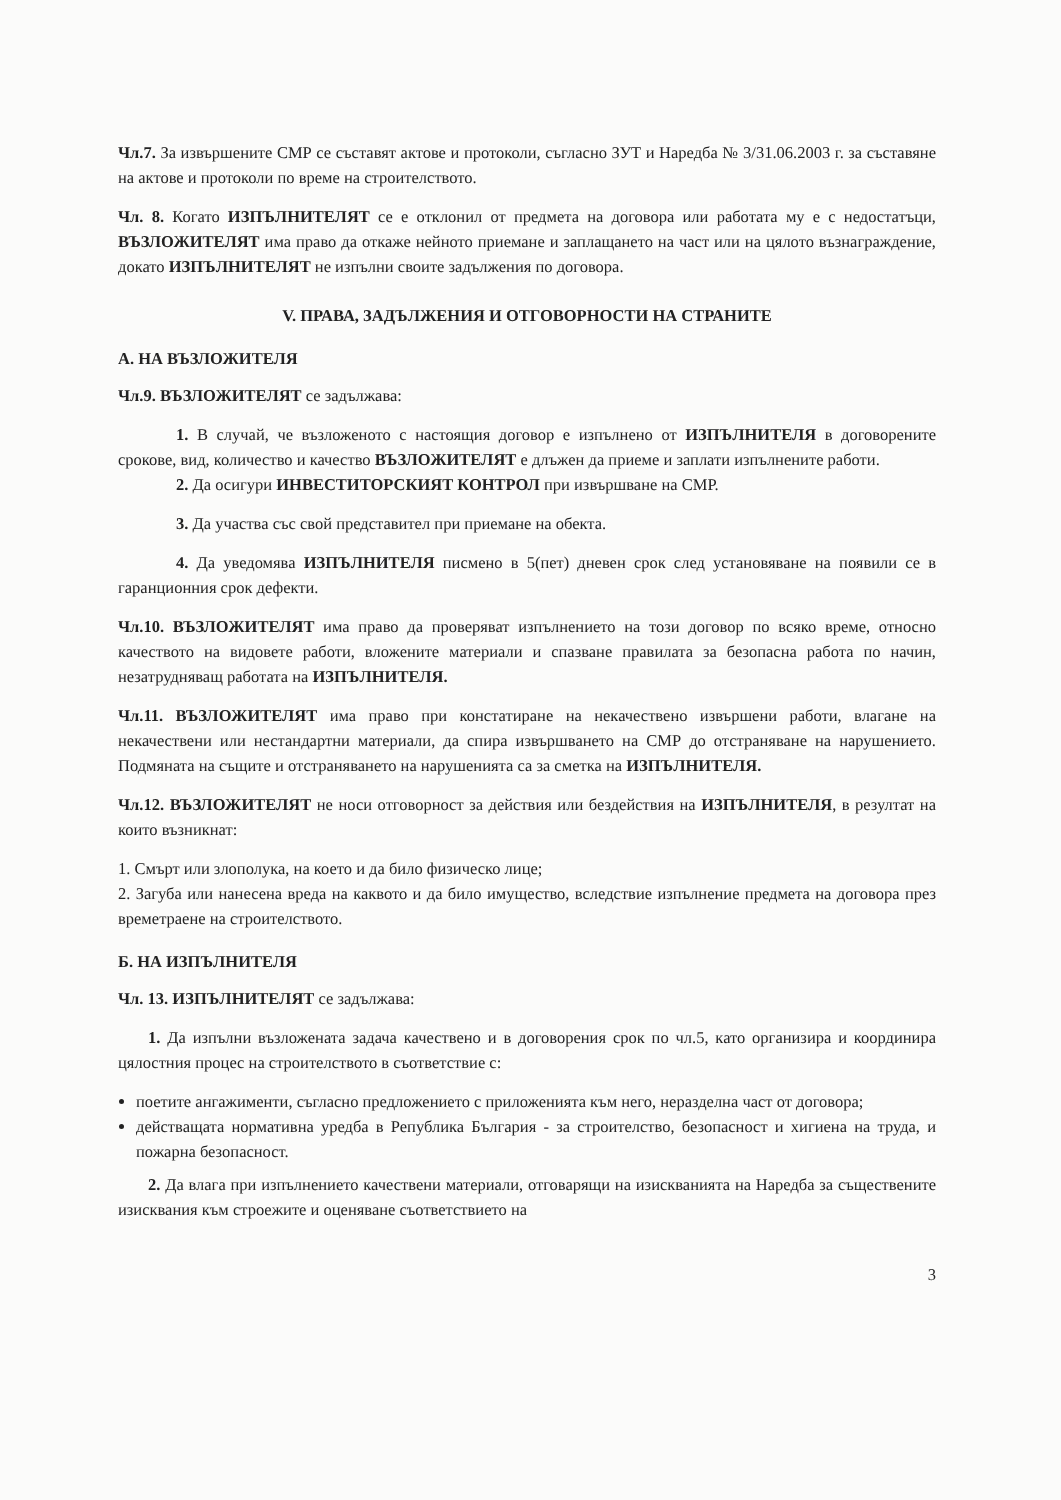Чл.7. За извършените СМР се съставят актове и протоколи, съгласно ЗУТ и Наредба № 3/31.06.2003 г. за съставяне на актове и протоколи по време на строителството.
Чл. 8. Когато ИЗПЪЛНИТЕЛЯТ се е отклонил от предмета на договора или работата му е с недостатъци, ВЪЗЛОЖИТЕЛЯТ има право да откаже нейното приемане и заплащането на част или на цялото възнаграждение, докато ИЗПЪЛНИТЕЛЯТ не изпълни своите задължения по договора.
V. ПРАВА, ЗАДЪЛЖЕНИЯ И ОТГОВОРНОСТИ НА СТРАНИТЕ
А. НА ВЪЗЛОЖИТЕЛЯ
Чл.9. ВЪЗЛОЖИТЕЛЯТ се задължава:
1. В случай, че възложеното с настоящия договор е изпълнено от ИЗПЪЛНИТЕЛЯ в договорените срокове, вид, количество и качество ВЪЗЛОЖИТЕЛЯТ е длъжен да приеме и заплати изпълнените работи.
2. Да осигури ИНВЕСТИТОРСКИЯТ КОНТРОЛ при извършване на СМР.
3. Да участва със свой представител при приемане на обекта.
4. Да уведомява ИЗПЪЛНИТЕЛЯ писмено в 5(пет) дневен срок след установяване на появили се в гаранционния срок дефекти.
Чл.10. ВЪЗЛОЖИТЕЛЯТ има право да проверяват изпълнението на този договор по всяко време, относно качеството на видовете работи, вложените материали и спазване правилата за безопасна работа по начин, незатрудняващ работата на ИЗПЪЛНИТЕЛЯ.
Чл.11. ВЪЗЛОЖИТЕЛЯТ има право при констатиране на некачествено извършени работи, влагане на некачествени или нестандартни материали, да спира извършването на СМР до отстраняване на нарушението. Подмяната на същите и отстраняването на нарушенията са за сметка на ИЗПЪЛНИТЕЛЯ.
Чл.12. ВЪЗЛОЖИТЕЛЯТ не носи отговорност за действия или бездействия на ИЗПЪЛНИТЕЛЯ, в резултат на които възникнат:
1. Смърт или злополука, на което и да било физическо лице;
2. Загуба или нанесена вреда на каквото и да било имущество, вследствие изпълнение предмета на договора през времетраене на строителството.
Б. НА ИЗПЪЛНИТЕЛЯ
Чл. 13. ИЗПЪЛНИТЕЛЯТ се задължава:
1. Да изпълни възложената задача качествено и в договорения срок по чл.5, като организира и координира цялостния процес на строителството в съответствие с:
поетите ангажименти, съгласно предложението с приложенията към него, неразделна част от договора;
действащата нормативна уредба в Република България - за строителство, безопасност и хигиена на труда, и пожарна безопасност.
2. Да влага при изпълнението качествени материали, отговарящи на изискванията на Наредба за съществените изисквания към строежите и оценяване съответствието на
3